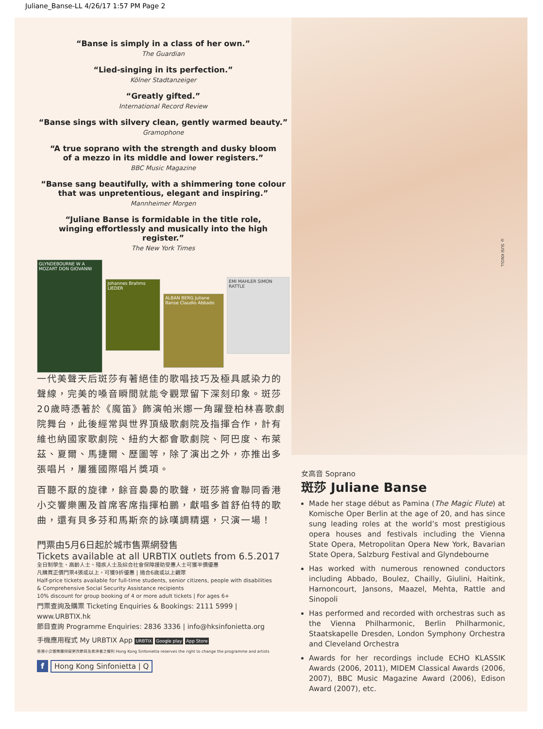Juliane_Banse-LL 4/26/17 1:57 PM Page 2
© SUSI KNOLL
“Banse is simply in a class of her own.”
The Guardian
“Lied-singing in its perfection.”
Kölner Stadtanzeiger
“Greatly gifted.”
International Record Review
“Banse sings with silvery clean, gently warmed beauty.”
Gramophone
“A true soprano with the strength and dusky bloom
of a mezzo in its middle and lower registers.”
BBC Music Magazine
“Banse sang beautifully, with a shimmering tone colour
that was unpretentious, elegant and inspiring.”
Mannheimer Morgen
“Juliane Banse is formidable in the title role,
winging effortlessly and musically into the high register.”
The New York Times
GLYNDEBOURNE W A MOZART DON GIOVANNI
Johannes Brahms LIEDER
ALBAN BERG Juliane Banse Claudio Abbado
EMI MAHLER SIMON RATTLE
一代美聲天后斑莎有著絕佳的歌唱技巧及極具感染力的聲線，完美的嗓音瞬間就能令觀眾留下深刻印象。斑莎20歲時憑著於《魔笛》飾演帕米娜一角躍登柏林喜歌劇院舞台，此後經常與世界頂級歌劇院及指揮合作，計有維也納國家歌劇院、紐約大都會歌劇院、阿巴度、布萊茲、夏爾、馬捷爾、歷圖等，除了演出之外，亦推出多張唱片，屢獲國際唱片獎項。
百聽不厭的旋律，餘音裊裊的歌聲，斑莎將會聯同香港小交響樂團及首席客席指揮柏鵬，獻唱多首舒伯特的歌曲，還有貝多芬和馬斯奈的詠嘆調精選，只演一場！
門票由5月6日起於城市售票網發售
Tickets available at all URBTIX outlets from 6.5.2017
全日制學生、高齡人士、殘疾人士及綜合社會保障援助受惠人士可獲半價優惠
凡購買正價門票4張或以上，可獲9折優惠 | 適合6歲或以上觀眾
Half-price tickets available for full-time students, senior citizens, people with disabilities
& Comprehensive Social Security Assistance recipients
10% discount for group booking of 4 or more adult tickets | For ages 6+
門票查詢及購票 Ticketing Enquiries & Bookings: 2111 5999 | www.URBTIX.hk
節目查詢 Programme Enquiries: 2836 3336 | info@hksinfonietta.org
手機應用程式 My URBTIX App URBTIX Google play App Store
香港小交響樂團保留更改節目及表演者之權利 Hong Kong Sinfonietta reserves the right to change the programme and artists
f Hong Kong Sinfonietta | Q
女高音 Soprano
斑莎 Juliane Banse
Made her stage début as Pamina (The Magic Flute) at Komische Oper Berlin at the age of 20, and has since sung leading roles at the world’s most prestigious opera houses and festivals including the Vienna State Opera, Metropolitan Opera New York, Bavarian State Opera, Salzburg Festival and Glyndebourne
Has worked with numerous renowned conductors including Abbado, Boulez, Chailly, Giulini, Haitink, Harnoncourt, Jansons, Maazel, Mehta, Rattle and Sinopoli
Has performed and recorded with orchestras such as the Vienna Philharmonic, Berlin Philharmonic, Staatskapelle Dresden, London Symphony Orchestra and Cleveland Orchestra
Awards for her recordings include ECHO KLASSIK Awards (2006, 2011), MIDEM Classical Awards (2006, 2007), BBC Music Magazine Award (2006), Edison Award (2007), etc.